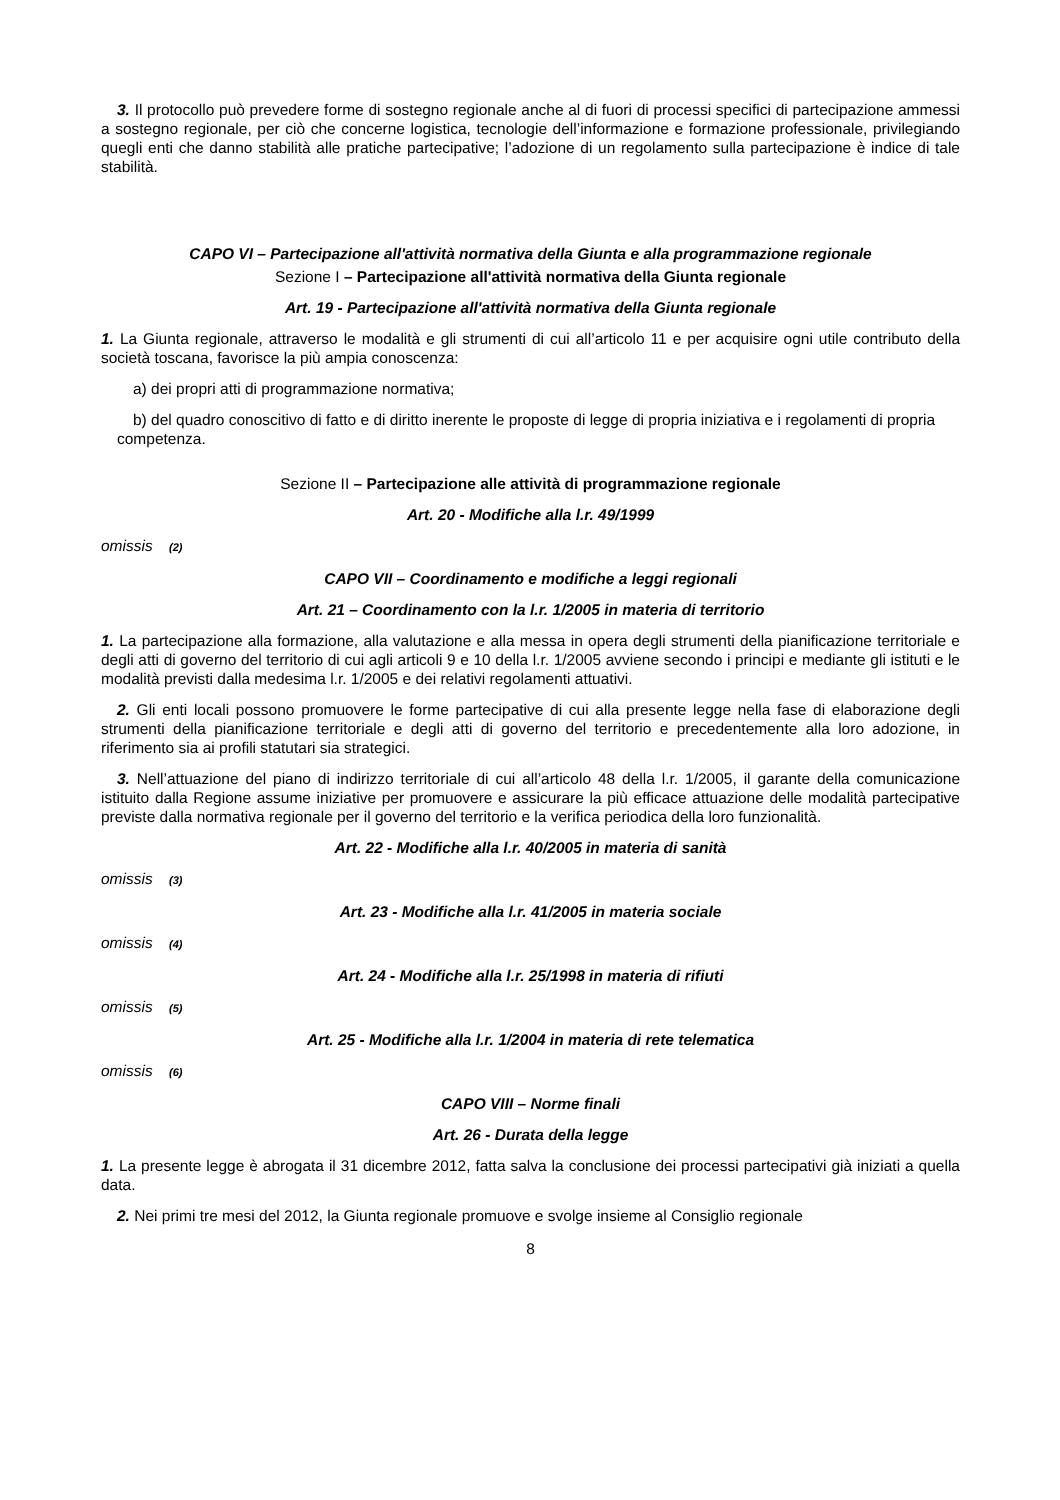3. Il protocollo può prevedere forme di sostegno regionale anche al di fuori di processi specifici di partecipazione ammessi a sostegno regionale, per ciò che concerne logistica, tecnologie dell’informazione e formazione professionale, privilegiando quegli enti che danno stabilità alle pratiche partecipative; l’adozione di un regolamento sulla partecipazione è indice di tale stabilità.
CAPO VI – Partecipazione all'attività normativa della Giunta e alla programmazione regionale
Sezione I – Partecipazione all'attività normativa della Giunta regionale
Art. 19 - Partecipazione all'attività normativa della Giunta regionale
1. La Giunta regionale, attraverso le modalità e gli strumenti di cui all’articolo 11 e per acquisire ogni utile contributo della società toscana, favorisce la più ampia conoscenza:
a) dei propri atti di programmazione normativa;
b) del quadro conoscitivo di fatto e di diritto inerente le proposte di legge di propria iniziativa e i regolamenti di propria competenza.
Sezione II – Partecipazione alle attività di programmazione regionale
Art. 20 - Modifiche alla l.r. 49/1999
omissis (2)
CAPO VII – Coordinamento e modifiche a leggi regionali
Art. 21 – Coordinamento con la l.r. 1/2005 in materia di territorio
1. La partecipazione alla formazione, alla valutazione e alla messa in opera degli strumenti della pianificazione territoriale e degli atti di governo del territorio di cui agli articoli 9 e 10 della l.r. 1/2005 avviene secondo i principi e mediante gli istituti e le modalità previsti dalla medesima l.r. 1/2005 e dei relativi regolamenti attuativi.
2. Gli enti locali possono promuovere le forme partecipative di cui alla presente legge nella fase di elaborazione degli strumenti della pianificazione territoriale e degli atti di governo del territorio e precedentemente alla loro adozione, in riferimento sia ai profili statutari sia strategici.
3. Nell’attuazione del piano di indirizzo territoriale di cui all’articolo 48 della l.r. 1/2005, il garante della comunicazione istituito dalla Regione assume iniziative per promuovere e assicurare la più efficace attuazione delle modalità partecipative previste dalla normativa regionale per il governo del territorio e la verifica periodica della loro funzionalità.
Art. 22 - Modifiche alla l.r. 40/2005 in materia di sanità
omissis (3)
Art. 23 - Modifiche alla l.r. 41/2005 in materia sociale
omissis (4)
Art. 24 - Modifiche alla l.r. 25/1998 in materia di rifiuti
omissis (5)
Art. 25 - Modifiche alla l.r. 1/2004 in materia di rete telematica
omissis (6)
CAPO VIII – Norme finali
Art. 26 - Durata della legge
1. La presente legge è abrogata il 31 dicembre 2012, fatta salva la conclusione dei processi partecipativi già iniziati a quella data.
2. Nei primi tre mesi del 2012, la Giunta regionale promuove e svolge insieme al Consiglio regionale
8